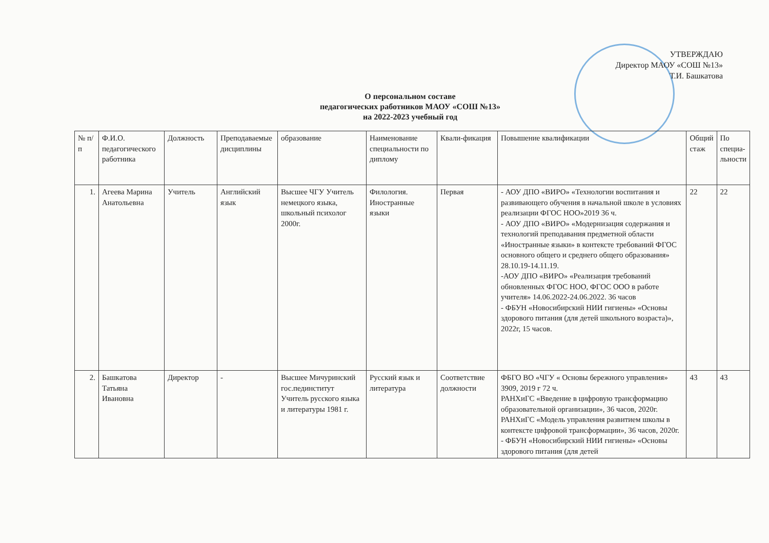УТВЕРЖДАЮ
Директор МАОУ «СОШ №13»
Т.И. Башкатова
О персональном составе
педагогических работников МАОУ «СОШ №13»
на 2022-2023 учебный год
| № п/п | Ф.И.О. педагогического работника | Должность | Преподаваемые дисциплины | образование | Наименование специальности по диплому | Квали-фикация | Повышение квалификации | Общий стаж | По специа-льности |
| --- | --- | --- | --- | --- | --- | --- | --- | --- | --- |
| 1. | Агеева Марина Анатольевна | Учитель | Английский язык | Высшее ЧГУ Учитель немецкого языка, школьный психолог 2000г. | Филология. Иностранные языки | Первая | - АОУ ДПО «ВИРО» «Технологии воспитания и развивающего обучения в начальной школе в условиях реализации ФГОС НОО»2019 36 ч. - АОУ ДПО «ВИРО» «Модернизация содержания и технологий преподавания предметной области «Иностранные языки» в контексте требований ФГОС основного общего и среднего общего образования» 28.10.19-14.11.19. -АОУ ДПО «ВИРО» «Реализация требований обновленных ФГОС НОО, ФГОС ООО в работе учителя» 14.06.2022-24.06.2022. 36 часов - ФБУН «Новосибирский НИИ гигиены» «Основы здорового питания (для детей школьного возраста)», 2022г, 15 часов. | 22 | 22 |
| 2. | Башкатова Татьяна Ивановна | Директор | - | Высшее Мичуринский гос.пединститут Учитель русского языка и литературы 1981 г. | Русский язык и литература | Соответствие должности | ФБГО ВО «ЧГУ « Основы бережного управления» 3909, 2019 г 72 ч. РАНХиГС «Введение в цифровую трансформацию образовательной организации», 36 часов, 2020г. РАНХиГС «Модель управления развитием школы в контексте цифровой трансформации», 36 часов, 2020г. - ФБУН «Новосибирский НИИ гигиены» «Основы здорового питания (для детей | 43 | 43 |